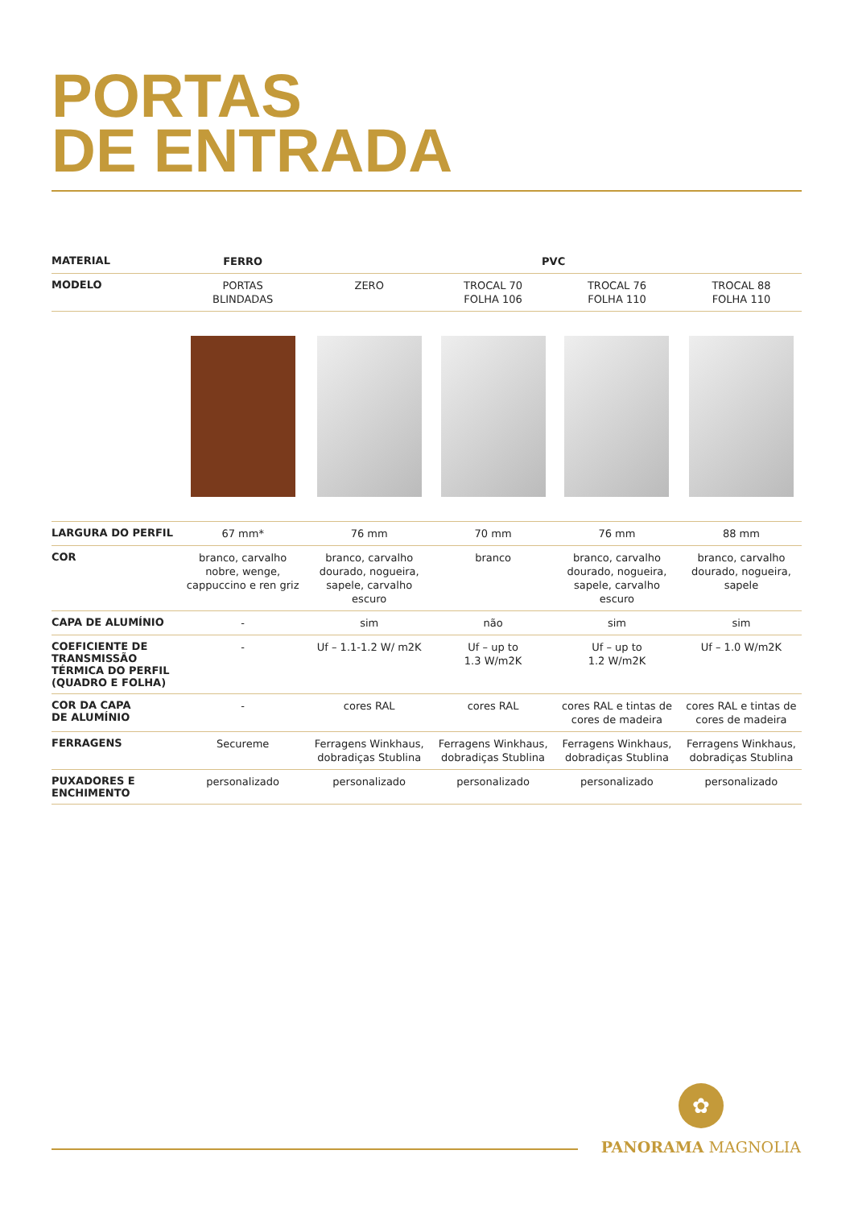PORTAS
DE ENTRADA
| MATERIAL | FERRO | PVC | | | |
| MODELO | PORTAS BLINDADAS | ZERO | TROCAL 70 FOLHA 106 | TROCAL 76 FOLHA 110 | TROCAL 88 FOLHA 110 |
| LARGURA DO PERFIL | 67 mm* | 76 mm | 70 mm | 76 mm | 88 mm |
| COR | branco, carvalho nobre, wenge, cappuccino e ren griz | branco, carvalho dourado, nogueira, sapele, carvalho escuro | branco | branco, carvalho dourado, nogueira, sapele, carvalho escuro | branco, carvalho dourado, nogueira, sapele |
| CAPA DE ALUMÍNIO | - | sim | não | sim | sim |
| COEFICIENTE DE TRANSMISSÃO TÉRMICA DO PERFIL (QUADRO E FOLHA) | - | Uf – 1.1-1.2 W/ m2K | Uf – up to 1.3 W/m2K | Uf – up to 1.2 W/m2K | Uf – 1.0 W/m2K |
| COR DA CAPA DE ALUMÍNIO | - | cores RAL | cores RAL | cores RAL e tintas de cores de madeira | cores RAL e tintas de cores de madeira |
| FERRAGENS | Secureme | Ferragens Winkhaus, dobradiças Stublina | Ferragens Winkhaus, dobradiças Stublina | Ferragens Winkhaus, dobradiças Stublina | Ferragens Winkhaus, dobradiças Stublina |
| PUXADORES E ENCHIMENTO | personalizado | personalizado | personalizado | personalizado | personalizado |
✿
PANORAMA MAGNOLIA